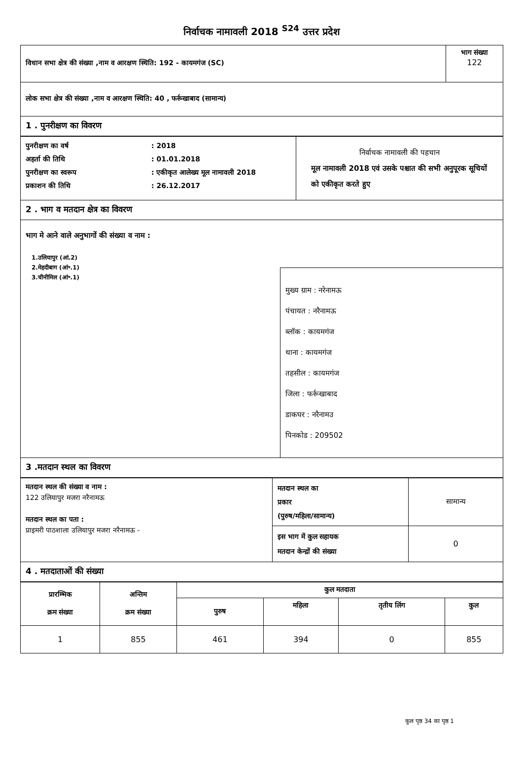निर्वाचक नामावली 2018 <sup>S24</sup> उत्तर प्रदेश
| विधान सभा क्षेत्र की संख्या ,नाम व आरक्षण स्थिति: 192 - कायमगंज (SC) | भाग संख्या 122 |
| लोक सभा क्षेत्र की संख्या ,नाम व आरक्षण स्थिति: 40 , फर्रूखाबाद (सामान्य) | |
| 1 . पुनरीक्षण का विवरण | |
| / पुनरीक्षण का वर्ष / : 2018 / / अहर्ता की तिथि / : 01.01.2018 / / पुनरीक्षण का स्वरूप / : एकीकृत आलेख्य मूल नामावली 2018 / / प्रकाशन की तिथि / : 26.12.2017 / | निर्वाचक नामावली की पहचान मूल नामावली 2018 एवं उसके पश्चात की सभी अनुपूरक सूचियों को एकीकृत करते हुए |
| 2 . भाग व मतदान क्षेत्र का विवरण | |
| भाग मे आने वाले अनुभागों की संख्या व नाम : 1.उलियापुर (आं.2) 2.मेहदीबाग (आं॰.1) 3.चीनीमिल (आं॰.1) मुख्य ग्राम : नरेनामऊ पंचायत : नरैनामऊ ब्लॉक : कायमगंज थाना : कायमगंज तहसील : कायमगंज जिला : फर्रूखाबाद डाकघर : नरैनामउ पिनकोड : 209502 | |
| 3 .मतदान स्थल का विवरण | |
| मतदान स्थल की संख्या व नाम : 122 उलियापुर मजरा नरैनामऊ मतदान स्थल का पता : प्राइमरी पाठशाला उलियापुर मजरा नरैनामऊ - | मतदान स्थल का प्रकार (पुरुष/महिला/सामान्य) | सामान्य |
| | इस भाग में कुल सहायक मतदान केन्द्रों की संख्या | 0 |
| 4 . मतदाताओं की संख्या | | |
| प्रारम्भिक क्रम संख्या | अन्तिम क्रम संख्या | कुल मतदाता | | | |
| --- | --- | --- | --- | --- | --- |
| | | पुरुष | महिला | तृतीय लिंग | कुल |
| 1 | 855 | 461 | 394 | 0 | 855 |
कुल पृष्ठ 34 का पृष्ठ 1